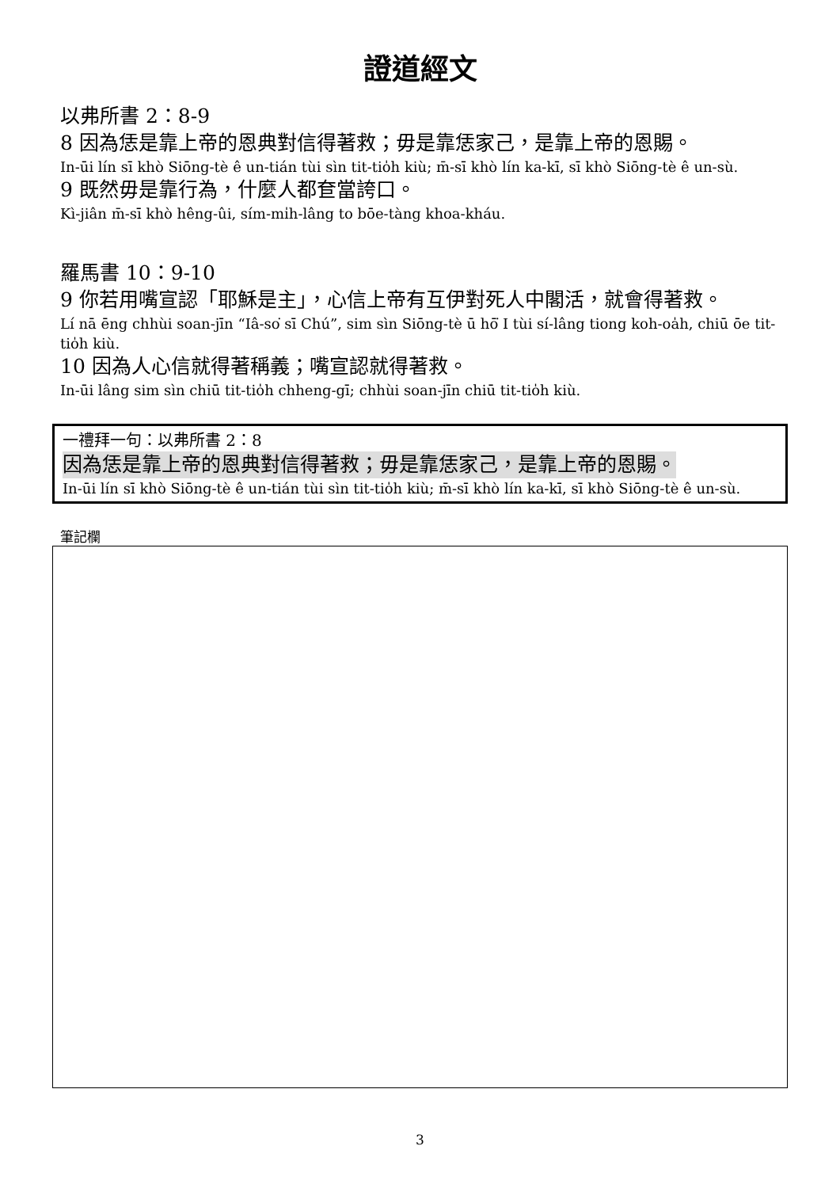證道經文
以弗所書 2：8-9
8 因為恁是靠上帝的恩典對信得著救；毋是靠恁家己，是靠上帝的恩賜。
In-ūi lín sī khò Siōng-tè ê un-tián tùi sìn tit-tio̍h kiù; m̄-sī khò lín ka-kī, sī khò Siōng-tè ê un-sù.
9 既然毋是靠行為，什麼人都奆當誇口。
Kì-jiân m̄-sī khò hêng-ûi, sím-mi̍h-lâng to bōe-tàng khoa-kháu.
羅馬書 10：9-10
9 你若用嘴宣認「耶穌是主」，心信上帝有互伊對死人中閣活，就會得著救。
Lí nā ēng chhùi soan-jīn “Iâ-so͘ sī Chú”, sim sìn Siōng-tè ū hō͘ I tùi sí-lâng tiong koh-oa̍h, chiū ōe tit-tio̍h kiù.
10 因為人心信就得著稱義；嘴宣認就得著救。
In-ūi lâng sim sìn chiū tit-tio̍h chheng-gī; chhùi soan-jīn chiū tit-tio̍h kiù.
一禮拜一句：以弗所書 2：8
因為恁是靠上帝的恩典對信得著救；毋是靠恁家己，是靠上帝的恩賜。
In-ūi lín sī khò Siōng-tè ê un-tián tùi sìn tit-tio̍h kiù; m̄-sī khò lín ka-kī, sī khò Siōng-tè ê un-sù.
筆記欄
3